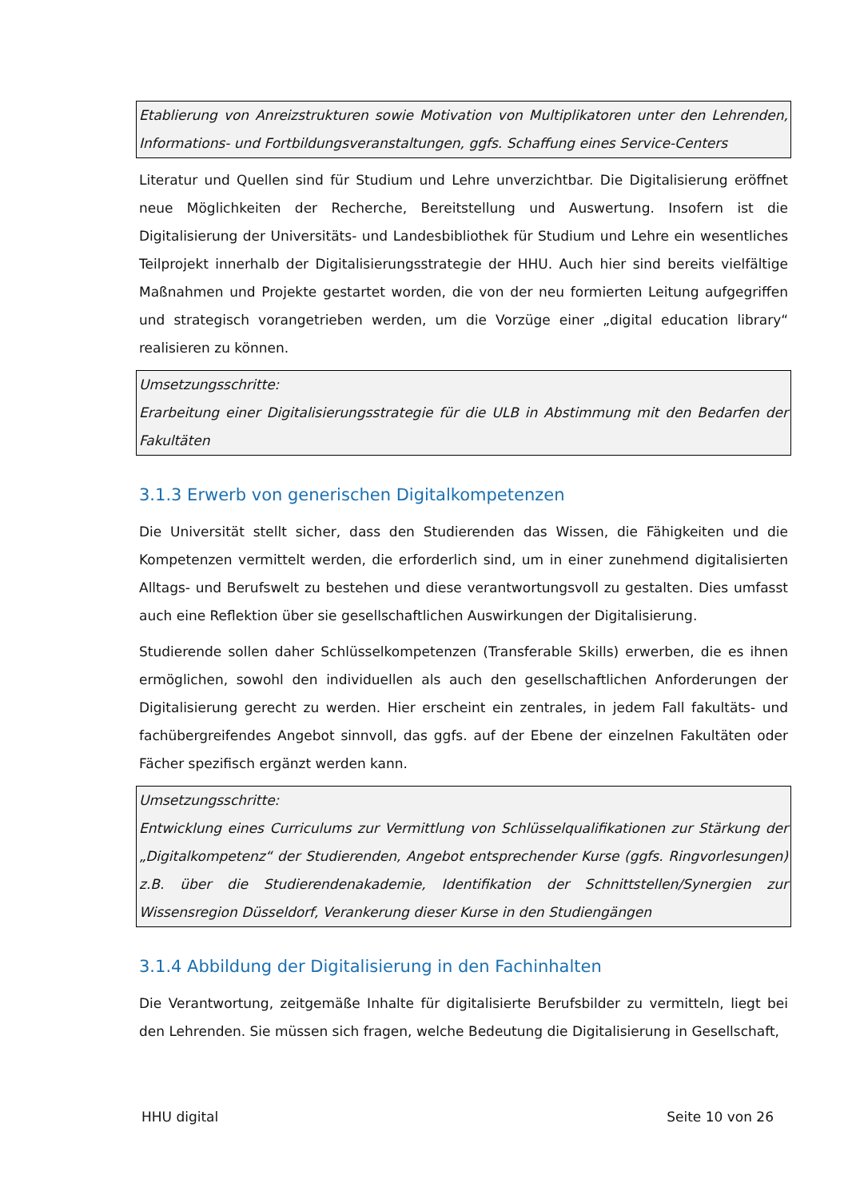Etablierung von Anreizstrukturen sowie Motivation von Multiplikatoren unter den Lehrenden, Informations- und Fortbildungsveranstaltungen, ggfs. Schaffung eines Service-Centers
Literatur und Quellen sind für Studium und Lehre unverzichtbar. Die Digitalisierung eröffnet neue Möglichkeiten der Recherche, Bereitstellung und Auswertung. Insofern ist die Digitalisierung der Universitäts- und Landesbibliothek für Studium und Lehre ein wesentliches Teilprojekt innerhalb der Digitalisierungsstrategie der HHU. Auch hier sind bereits vielfältige Maßnahmen und Projekte gestartet worden, die von der neu formierten Leitung aufgegriffen und strategisch vorangetrieben werden, um die Vorzüge einer „digital education library“ realisieren zu können.
Umsetzungsschritte:
Erarbeitung einer Digitalisierungsstrategie für die ULB in Abstimmung mit den Bedarfen der Fakultäten
3.1.3 Erwerb von generischen Digitalkompetenzen
Die Universität stellt sicher, dass den Studierenden das Wissen, die Fähigkeiten und die Kompetenzen vermittelt werden, die erforderlich sind, um in einer zunehmend digitalisierten Alltags- und Berufswelt zu bestehen und diese verantwortungsvoll zu gestalten. Dies umfasst auch eine Reflektion über sie gesellschaftlichen Auswirkungen der Digitalisierung.
Studierende sollen daher Schlüsselkompetenzen (Transferable Skills) erwerben, die es ihnen ermöglichen, sowohl den individuellen als auch den gesellschaftlichen Anforderungen der Digitalisierung gerecht zu werden. Hier erscheint ein zentrales, in jedem Fall fakultäts- und fachübergreifendes Angebot sinnvoll, das ggfs. auf der Ebene der einzelnen Fakultäten oder Fächer spezifisch ergänzt werden kann.
Umsetzungsschritte:
Entwicklung eines Curriculums zur Vermittlung von Schlüsselqualifikationen zur Stärkung der „Digitalkompetenz“ der Studierenden, Angebot entsprechender Kurse (ggfs. Ringvorlesungen) z.B. über die Studierendenakademie, Identifikation der Schnittstellen/Synergien zur Wissensregion Düsseldorf, Verankerung dieser Kurse in den Studiengängen
3.1.4 Abbildung der Digitalisierung in den Fachinhalten
Die Verantwortung, zeitgemäße Inhalte für digitalisierte Berufsbilder zu vermitteln, liegt bei den Lehrenden. Sie müssen sich fragen, welche Bedeutung die Digitalisierung in Gesellschaft,
HHU digital Seite 10 von 26